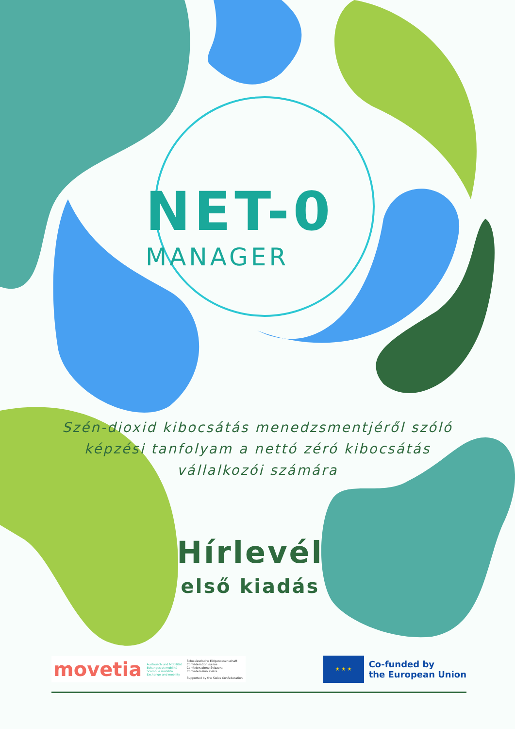NET-0
MANAGER
Szén-dioxid kibocsátás menedzsmentjéről szóló képzési tanfolyam a nettó zéró kibocsátás vállalkozói számára
Hírlevél
első kiadás
movetia Austausch und Mobilität
Echanges et mobilité
Scambi e mobilità
Exchange and mobility
Schweizerische Eidgenossenschaft
Confédération suisse
Confederazione Svizzera
Confederaziun svizra
Supported by the Swiss Confederation.
★ ★ ★
Co-funded by
the European Union